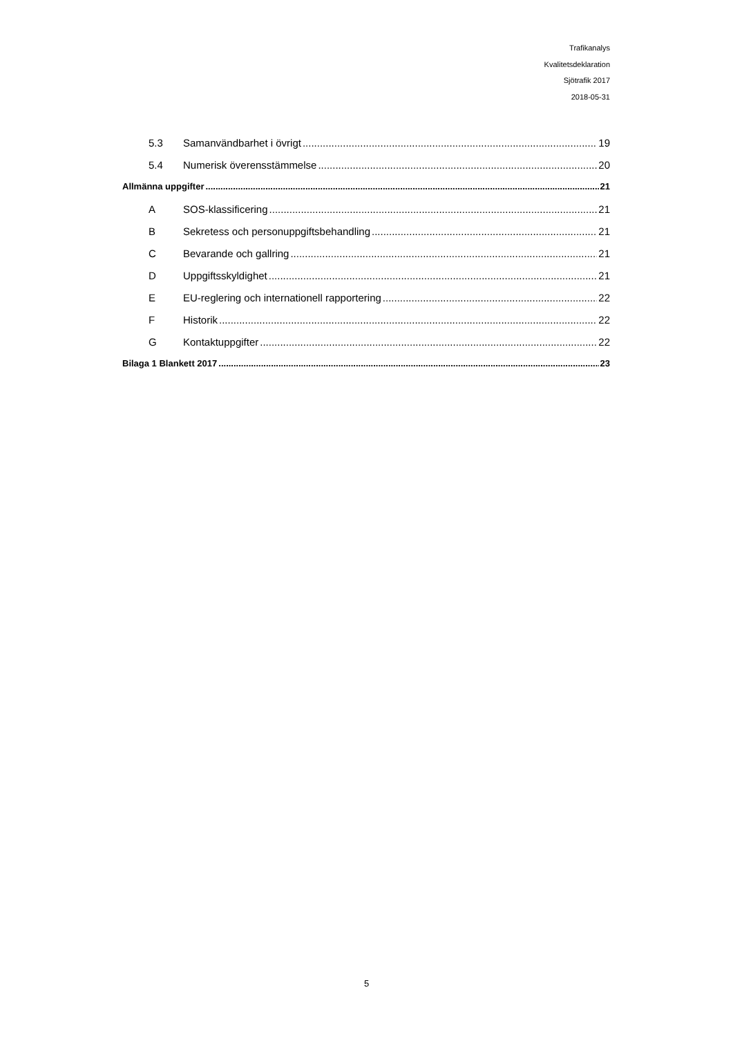Trafikanalys
Kvalitetsdeklaration
Sjötrafik 2017
2018-05-31
5.3 Samanvändbarhet i övrigt 19
5.4 Numerisk överensstämmelse 20
Allmänna uppgifter 21
A SOS-klassificering 21
B Sekretess och personuppgiftsbehandling 21
C Bevarande och gallring 21
D Uppgiftsskyldighet 21
E EU-reglering och internationell rapportering 22
F Historik 22
G Kontaktuppgifter 22
Bilaga 1 Blankett 2017 23
5